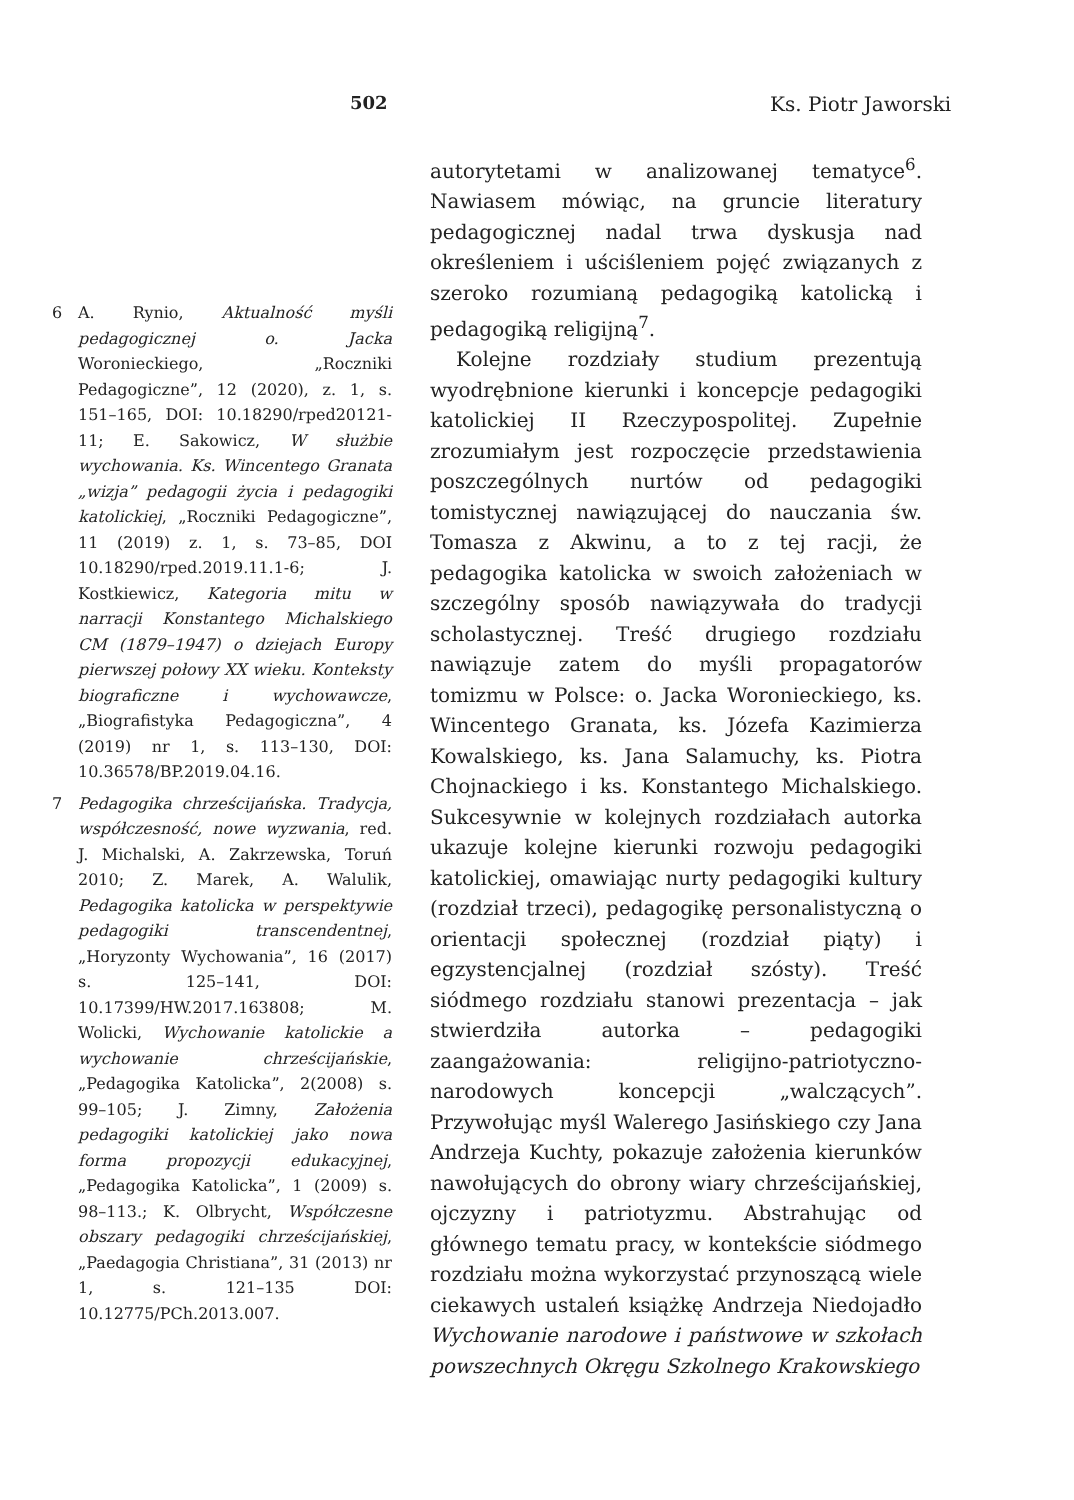502 Ks. Piotr Jaworski
autorytetami w analizowanej tematyce<sup>6</sup>. Nawiasem mówiąc, na gruncie literatury pedagogicznej nadal trwa dyskusja nad określeniem i uściśleniem pojęć związanych z szeroko rozumianą pedagogiką katolicką i pedagogiką religijną<sup>7</sup>.
Kolejne rozdziały studium prezentują wyodrębnione kierunki i koncepcje pedagogiki katolickiej II Rzeczypospolitej. Zupełnie zrozumiałym jest rozpoczęcie przedstawienia poszczególnych nurtów od pedagogiki tomistycznej nawiązującej do nauczania św. Tomasza z Akwinu, a to z tej racji, że pedagogika katolicka w swoich założeniach w szczególny sposób nawiązywała do tradycji scholastycznej. Treść drugiego rozdziału nawiązuje zatem do myśli propagatorów tomizmu w Polsce: o. Jacka Woronieckiego, ks. Wincentego Granata, ks. Józefa Kazimierza Kowalskiego, ks. Jana Salamuchy, ks. Piotra Chojnackiego i ks. Konstantego Michalskiego. Sukcesywnie w kolejnych rozdziałach autorka ukazuje kolejne kierunki rozwoju pedagogiki katolickiej, omawiając nurty pedagogiki kultury (rozdział trzeci), pedagogikę personalistyczną o orientacji społecznej (rozdział piąty) i egzystencjalnej (rozdział szósty). Treść siódmego rozdziału stanowi prezentacja – jak stwierdziła autorka – pedagogiki zaangażowania: religijno-patriotyczno-narodowych koncepcji „walczących”. Przywołując myśl Walerego Jasińskiego czy Jana Andrzeja Kuchty, pokazuje założenia kierunków nawołujących do obrony wiary chrześcijańskiej, ojczyzny i patriotyzmu. Abstrahując od głównego tematu pracy, w kontekście siódmego rozdziału można wykorzystać przynoszącą wiele ciekawych ustaleń książkę Andrzeja Niedojadło Wychowanie narodowe i państwowe w szkołach powszechnych Okręgu Szkolnego Krakowskiego
6 A. Rynio, Aktualność myśli pedagogicznej o. Jacka Woronieckiego, „Roczniki Pedagogiczne”, 12 (2020), z. 1, s. 151–165, DOI: 10.18290/rped20121-11; E. Sakowicz, W służbie wychowania. Ks. Wincentego Granata „wizja” pedagogii życia i pedagogiki katolickiej, „Roczniki Pedagogiczne”, 11 (2019) z. 1, s. 73–85, DOI 10.18290/rped.2019.11.1-6; J. Kostkiewicz, Kategoria mitu w narracji Konstantego Michalskiego CM (1879–1947) o dziejach Europy pierwszej połowy XX wieku. Konteksty biograficzne i wychowawcze, „Biografistyka Pedagogiczna”, 4 (2019) nr 1, s. 113–130, DOI: 10.36578/BP.2019.04.16.
7 Pedagogika chrześcijańska. Tradycja, współczesność, nowe wyzwania, red. J. Michalski, A. Zakrzewska, Toruń 2010; Z. Marek, A. Walulik, Pedagogika katolicka w perspektywie pedagogiki transcendentnej, „Horyzonty Wychowania”, 16 (2017) s. 125–141, DOI: 10.17399/HW.2017.163808; M. Wolicki, Wychowanie katolickie a wychowanie chrześcijańskie, „Pedagogika Katolicka”, 2(2008) s. 99–105; J. Zimny, Założenia pedagogiki katolickiej jako nowa forma propozycji edukacyjnej, „Pedagogika Katolicka”, 1 (2009) s. 98–113.; K. Olbrycht, Współczesne obszary pedagogiki chrześcijańskiej, „Paedagogia Christiana”, 31 (2013) nr 1, s. 121–135 DOI: 10.12775/PCh.2013.007.